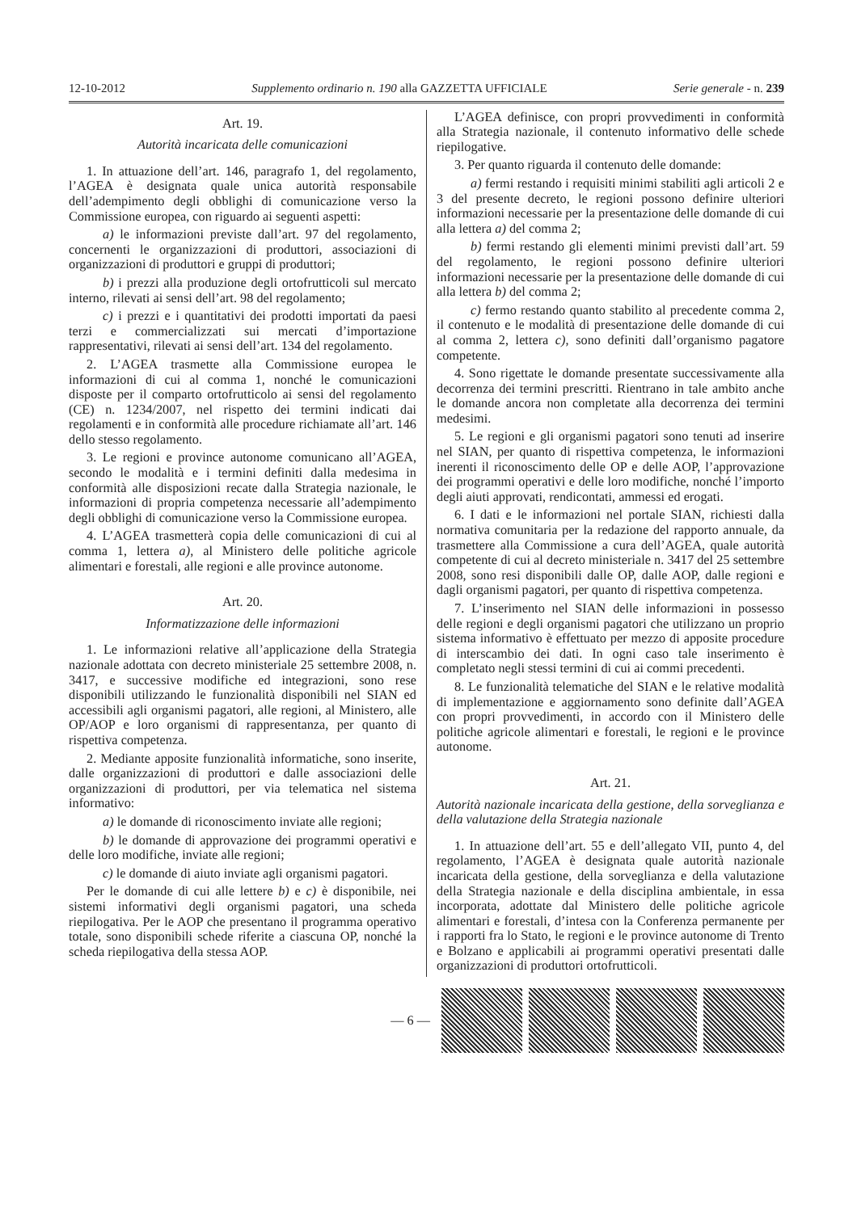12-10-2012 Supplemento ordinario n. 190 alla GAZZETTA UFFICIALE Serie generale - n. 239
Art. 19.
Autorità incaricata delle comunicazioni
1. In attuazione dell’art. 146, paragrafo 1, del regolamento, l’AGEA è designata quale unica autorità responsabile dell’adempimento degli obblighi di comunicazione verso la Commissione europea, con riguardo ai seguenti aspetti:
a) le informazioni previste dall’art. 97 del regolamento, concernenti le organizzazioni di produttori, associazioni di organizzazioni di produttori e gruppi di produttori;
b) i prezzi alla produzione degli ortofrutticoli sul mercato interno, rilevati ai sensi dell’art. 98 del regolamento;
c) i prezzi e i quantitativi dei prodotti importati da paesi terzi e commercializzati sui mercati d’importazione rappresentativi, rilevati ai sensi dell’art. 134 del regolamento.
2. L’AGEA trasmette alla Commissione europea le informazioni di cui al comma 1, nonché le comunicazioni disposte per il comparto ortofrutticolo ai sensi del regolamento (CE) n. 1234/2007, nel rispetto dei termini indicati dai regolamenti e in conformità alle procedure richiamate all’art. 146 dello stesso regolamento.
3. Le regioni e province autonome comunicano all’AGEA, secondo le modalità e i termini definiti dalla medesima in conformità alle disposizioni recate dalla Strategia nazionale, le informazioni di propria competenza necessarie all’adempimento degli obblighi di comunicazione verso la Commissione europea.
4. L’AGEA trasmetterà copia delle comunicazioni di cui al comma 1, lettera a), al Ministero delle politiche agricole alimentari e forestali, alle regioni e alle province autonome.
Art. 20.
Informatizzazione delle informazioni
1. Le informazioni relative all’applicazione della Strategia nazionale adottata con decreto ministeriale 25 settembre 2008, n. 3417, e successive modifiche ed integrazioni, sono rese disponibili utilizzando le funzionalità disponibili nel SIAN ed accessibili agli organismi pagatori, alle regioni, al Ministero, alle OP/AOP e loro organismi di rappresentanza, per quanto di rispettiva competenza.
2. Mediante apposite funzionalità informatiche, sono inserite, dalle organizzazioni di produttori e dalle associazioni delle organizzazioni di produttori, per via telematica nel sistema informativo:
a) le domande di riconoscimento inviate alle regioni;
b) le domande di approvazione dei programmi operativi e delle loro modifiche, inviate alle regioni;
c) le domande di aiuto inviate agli organismi pagatori.
Per le domande di cui alle lettere b) e c) è disponibile, nei sistemi informativi degli organismi pagatori, una scheda riepilogativa. Per le AOP che presentano il programma operativo totale, sono disponibili schede riferite a ciascuna OP, nonché la scheda riepilogativa della stessa AOP.
L’AGEA definisce, con propri provvedimenti in conformità alla Strategia nazionale, il contenuto informativo delle schede riepilogative.
3. Per quanto riguarda il contenuto delle domande:
a) fermi restando i requisiti minimi stabiliti agli articoli 2 e 3 del presente decreto, le regioni possono definire ulteriori informazioni necessarie per la presentazione delle domande di cui alla lettera a) del comma 2;
b) fermi restando gli elementi minimi previsti dall’art. 59 del regolamento, le regioni possono definire ulteriori informazioni necessarie per la presentazione delle domande di cui alla lettera b) del comma 2;
c) fermo restando quanto stabilito al precedente comma 2, il contenuto e le modalità di presentazione delle domande di cui al comma 2, lettera c), sono definiti dall’organismo pagatore competente.
4. Sono rigettate le domande presentate successivamente alla decorrenza dei termini prescritti. Rientrano in tale ambito anche le domande ancora non completate alla decorrenza dei termini medesimi.
5. Le regioni e gli organismi pagatori sono tenuti ad inserire nel SIAN, per quanto di rispettiva competenza, le informazioni inerenti il riconoscimento delle OP e delle AOP, l’approvazione dei programmi operativi e delle loro modifiche, nonché l’importo degli aiuti approvati, rendicontati, ammessi ed erogati.
6. I dati e le informazioni nel portale SIAN, richiesti dalla normativa comunitaria per la redazione del rapporto annuale, da trasmettere alla Commissione a cura dell’AGEA, quale autorità competente di cui al decreto ministeriale n. 3417 del 25 settembre 2008, sono resi disponibili dalle OP, dalle AOP, dalle regioni e dagli organismi pagatori, per quanto di rispettiva competenza.
7. L’inserimento nel SIAN delle informazioni in possesso delle regioni e degli organismi pagatori che utilizzano un proprio sistema informativo è effettuato per mezzo di apposite procedure di interscambio dei dati. In ogni caso tale inserimento è completato negli stessi termini di cui ai commi precedenti.
8. Le funzionalità telematiche del SIAN e le relative modalità di implementazione e aggiornamento sono definite dall’AGEA con propri provvedimenti, in accordo con il Ministero delle politiche agricole alimentari e forestali, le regioni e le province autonome.
Art. 21.
Autorità nazionale incaricata della gestione, della sorveglianza e della valutazione della Strategia nazionale
1. In attuazione dell’art. 55 e dell’allegato VII, punto 4, del regolamento, l’AGEA è designata quale autorità nazionale incaricata della gestione, della sorveglianza e della valutazione della Strategia nazionale e della disciplina ambientale, in essa incorporata, adottate dal Ministero delle politiche agricole alimentari e forestali, d’intesa con la Conferenza permanente per i rapporti fra lo Stato, le regioni e le province autonome di Trento e Bolzano e applicabili ai programmi operativi presentati dalle organizzazioni di produttori ortofrutticoli.
— 6 —